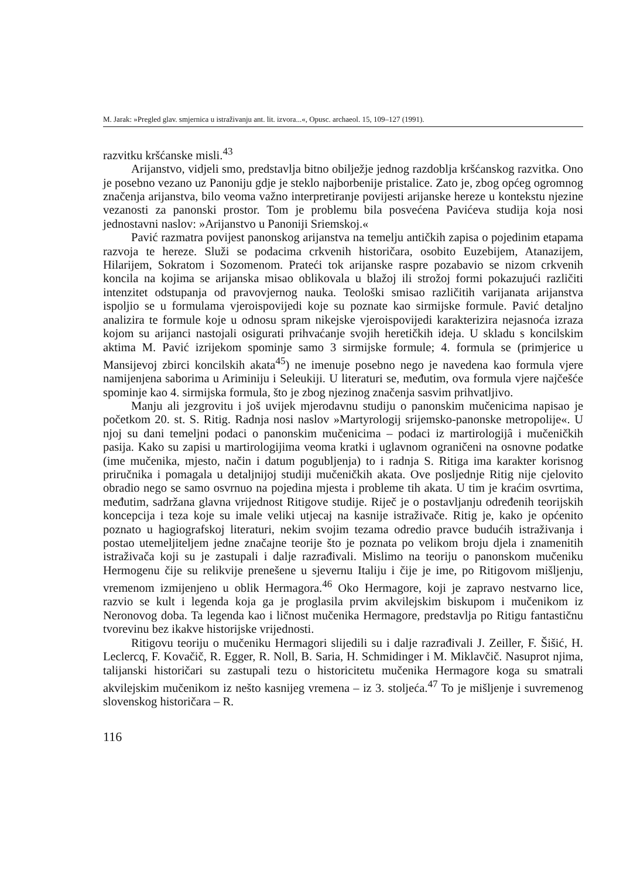M. Jarak: »Pregled glav. smjernica u istraživanju ant. lit. izvora...«, Opusc. archaeol. 15, 109–127 (1991).
razvitku kršćanske misli.<sup>43</sup>
Arijanstvo, vidjeli smo, predstavlja bitno obilježje jednog razdoblja kršćanskog razvitka. Ono je posebno vezano uz Panoniju gdje je steklo najborbenije pristalice. Zato je, zbog općeg ogromnog značenja arijanstva, bilo veoma važno interpretiranje povijesti arijanske hereze u kontekstu njezine vezanosti za panonski prostor. Tom je problemu bila posvećena Pavićeva studija koja nosi jednostavni naslov: »Arijanstvo u Panoniji Sriemskoj.«
Pavić razmatra povijest panonskog arijanstva na temelju antičkih zapisa o pojedinim etapama razvoja te hereze. Služi se podacima crkvenih historičara, osobito Euzebijem, Atanazijem, Hilarijem, Sokratom i Sozomenom. Prateći tok arijanske raspre pozabavio se nizom crkvenih koncila na kojima se arijanska misao oblikovala u blažoj ili strožoj formi pokazujući različiti intenzitet odstupanja od pravovjernog nauka. Teološki smisao različitih varijanata arijanstva ispoljio se u formulama vjeroispovijedi koje su poznate kao sirmijske formule. Pavić detaljno analizira te formule koje u odnosu spram nikejske vjeroispovijedi karakterizira nejasnoća izraza kojom su arijanci nastojali osigurati prihvaćanje svojih heretičkih ideja. U skladu s koncilskim aktima M. Pavić izrijekom spominje samo 3 sirmijske formule; 4. formula se (primjerice u Mansijevoj zbirci koncilskih akata<sup>45</sup>) ne imenuje posebno nego je navedena kao formula vjere namijenjena saborima u Ariminiju i Seleukiji. U literaturi se, međutim, ova formula vjere najčešće spominje kao 4. sirmijska formula, što je zbog njezinog značenja sasvim prihvatljivo.
Manju ali jezgrovitu i još uvijek mjerodavnu studiju o panonskim mučenicima napisao je početkom 20. st. S. Ritig. Radnja nosi naslov »Martyrologij srijemsko-panonske metropolije«. U njoj su dani temeljni podaci o panonskim mučenicima – podaci iz martirologijâ i mučeničkih pasija. Kako su zapisi u martirologijima veoma kratki i uglavnom ograničeni na osnovne podatke (ime mučenika, mjesto, način i datum pogubljenja) to i radnja S. Ritiga ima karakter korisnog priručnika i pomagala u detaljnijoj studiji mučeničkih akata. Ove posljednje Ritig nije cjelovito obradio nego se samo osvrnuo na pojedina mjesta i probleme tih akata. U tim je kraćim osvrtima, međutim, sadržana glavna vrijednost Ritigove studije. Riječ je o postavljanju određenih teorijskih koncepcija i teza koje su imale veliki utjecaj na kasnije istraživače. Ritig je, kako je općenito poznato u hagiografskoj literaturi, nekim svojim tezama odredio pravce budućih istraživanja i postao utemeljiteljem jedne značajne teorije što je poznata po velikom broju djela i znamenitih istraživača koji su je zastupali i dalje razrađivali. Mislimo na teoriju o panonskom mučeniku Hermogenu čije su relikvije prenešene u sjevernu Italiju i čije je ime, po Ritigovom mišljenju, vremenom izmijenjeno u oblik Hermagora.<sup>46</sup> Oko Hermagore, koji je zapravo nestvarno lice, razvio se kult i legenda koja ga je proglasila prvim akvilejskim biskupom i mučenikom iz Neronovog doba. Ta legenda kao i ličnost mučenika Hermagore, predstavlja po Ritigu fantastičnu tvorevinu bez ikakve historijske vrijednosti.
Ritigovu teoriju o mučeniku Hermagori slijedili su i dalje razrađivali J. Zeiller, F. Šišić, H. Leclercq, F. Kovačič, R. Egger, R. Noll, B. Saria, H. Schmidinger i M. Miklavčič. Nasuprot njima, talijanski historičari su zastupali tezu o historicitetu mučenika Hermagore koga su smatrali akvilejskim mučenikom iz nešto kasnijeg vremena – iz 3. stoljeća.<sup>47</sup> To je mišljenje i suvremenog slovenskog historičara – R.
116